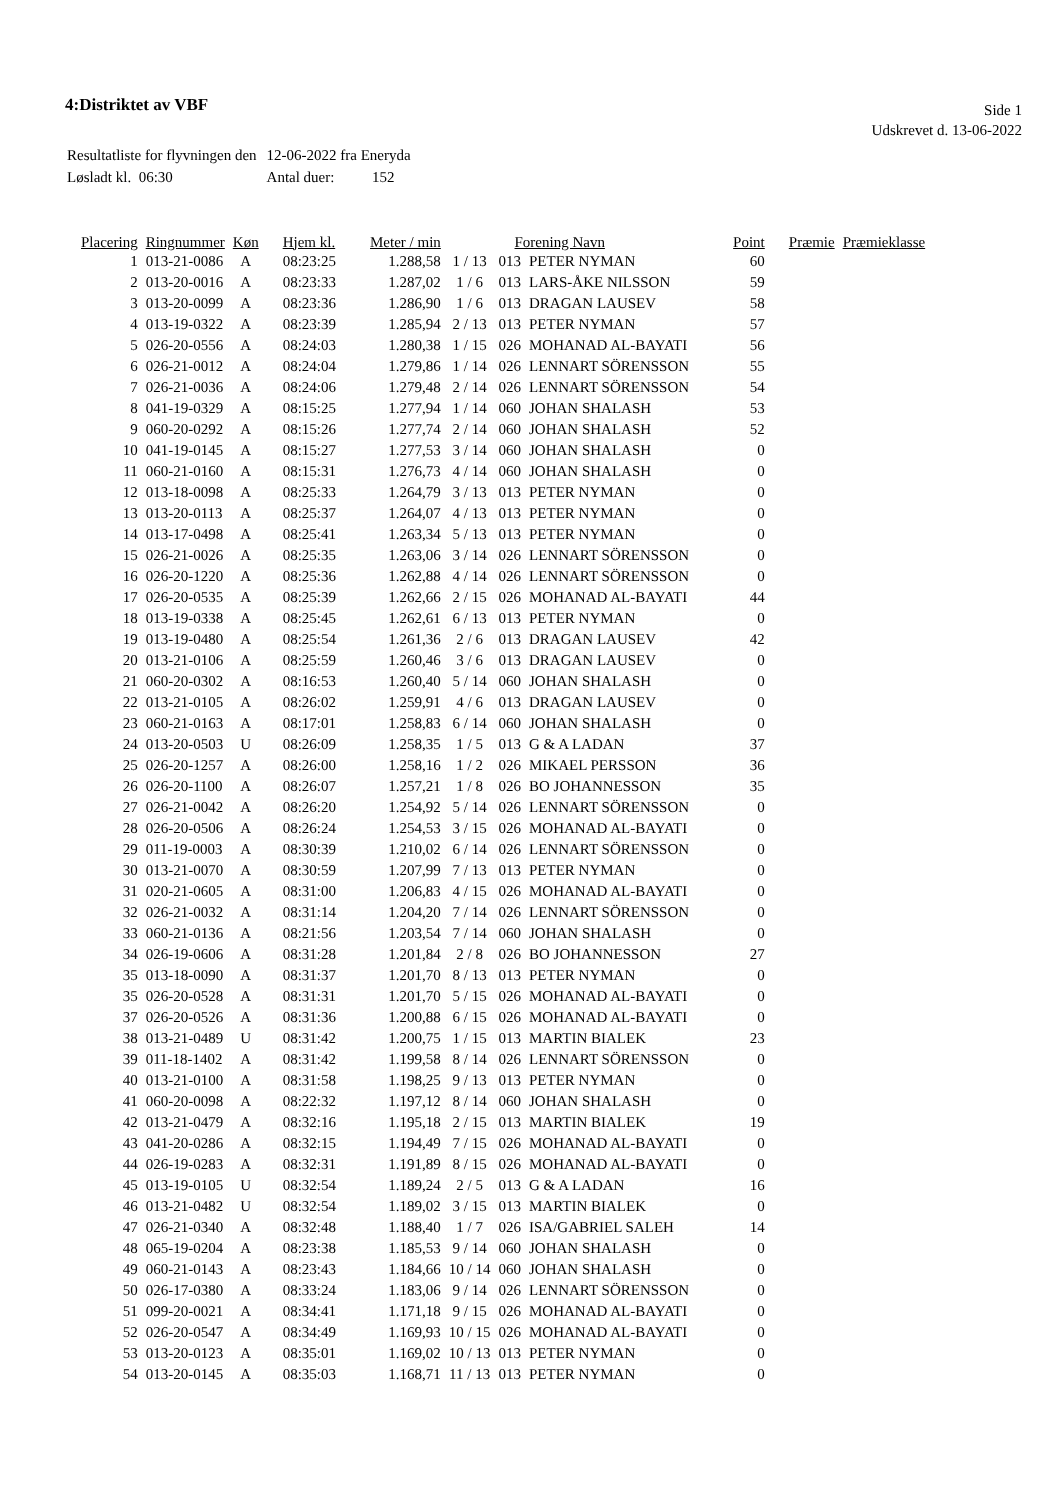4:Distriktet av VBF
Side 1
Udskrevet d. 13-06-2022
| Resultatliste for flyvningen den | 12-06-2022 fra Eneryda |
| Løsladt kl. 06:30 | Antal duer: 152 |
| Placering | Ringnummer | Køn | Hjem kl. | Meter / min | | Forening Navn | | Point | Præmie | Præmieklasse |
| --- | --- | --- | --- | --- | --- | --- | --- | --- | --- | --- |
| 1 | 013-21-0086 | A | 08:23:25 | 1.288,58 | 1 / 13 | 013 | PETER NYMAN | 60 | | |
| 2 | 013-20-0016 | A | 08:23:33 | 1.287,02 | 1 / 6 | 013 | LARS-ÅKE NILSSON | 59 | | |
| 3 | 013-20-0099 | A | 08:23:36 | 1.286,90 | 1 / 6 | 013 | DRAGAN LAUSEV | 58 | | |
| 4 | 013-19-0322 | A | 08:23:39 | 1.285,94 | 2 / 13 | 013 | PETER NYMAN | 57 | | |
| 5 | 026-20-0556 | A | 08:24:03 | 1.280,38 | 1 / 15 | 026 | MOHANAD AL-BAYATI | 56 | | |
| 6 | 026-21-0012 | A | 08:24:04 | 1.279,86 | 1 / 14 | 026 | LENNART SÖRENSSON | 55 | | |
| 7 | 026-21-0036 | A | 08:24:06 | 1.279,48 | 2 / 14 | 026 | LENNART SÖRENSSON | 54 | | |
| 8 | 041-19-0329 | A | 08:15:25 | 1.277,94 | 1 / 14 | 060 | JOHAN SHALASH | 53 | | |
| 9 | 060-20-0292 | A | 08:15:26 | 1.277,74 | 2 / 14 | 060 | JOHAN SHALASH | 52 | | |
| 10 | 041-19-0145 | A | 08:15:27 | 1.277,53 | 3 / 14 | 060 | JOHAN SHALASH | 0 | | |
| 11 | 060-21-0160 | A | 08:15:31 | 1.276,73 | 4 / 14 | 060 | JOHAN SHALASH | 0 | | |
| 12 | 013-18-0098 | A | 08:25:33 | 1.264,79 | 3 / 13 | 013 | PETER NYMAN | 0 | | |
| 13 | 013-20-0113 | A | 08:25:37 | 1.264,07 | 4 / 13 | 013 | PETER NYMAN | 0 | | |
| 14 | 013-17-0498 | A | 08:25:41 | 1.263,34 | 5 / 13 | 013 | PETER NYMAN | 0 | | |
| 15 | 026-21-0026 | A | 08:25:35 | 1.263,06 | 3 / 14 | 026 | LENNART SÖRENSSON | 0 | | |
| 16 | 026-20-1220 | A | 08:25:36 | 1.262,88 | 4 / 14 | 026 | LENNART SÖRENSSON | 0 | | |
| 17 | 026-20-0535 | A | 08:25:39 | 1.262,66 | 2 / 15 | 026 | MOHANAD AL-BAYATI | 44 | | |
| 18 | 013-19-0338 | A | 08:25:45 | 1.262,61 | 6 / 13 | 013 | PETER NYMAN | 0 | | |
| 19 | 013-19-0480 | A | 08:25:54 | 1.261,36 | 2 / 6 | 013 | DRAGAN LAUSEV | 42 | | |
| 20 | 013-21-0106 | A | 08:25:59 | 1.260,46 | 3 / 6 | 013 | DRAGAN LAUSEV | 0 | | |
| 21 | 060-20-0302 | A | 08:16:53 | 1.260,40 | 5 / 14 | 060 | JOHAN SHALASH | 0 | | |
| 22 | 013-21-0105 | A | 08:26:02 | 1.259,91 | 4 / 6 | 013 | DRAGAN LAUSEV | 0 | | |
| 23 | 060-21-0163 | A | 08:17:01 | 1.258,83 | 6 / 14 | 060 | JOHAN SHALASH | 0 | | |
| 24 | 013-20-0503 | U | 08:26:09 | 1.258,35 | 1 / 5 | 013 | G & A LADAN | 37 | | |
| 25 | 026-20-1257 | A | 08:26:00 | 1.258,16 | 1 / 2 | 026 | MIKAEL PERSSON | 36 | | |
| 26 | 026-20-1100 | A | 08:26:07 | 1.257,21 | 1 / 8 | 026 | BO JOHANNESSON | 35 | | |
| 27 | 026-21-0042 | A | 08:26:20 | 1.254,92 | 5 / 14 | 026 | LENNART SÖRENSSON | 0 | | |
| 28 | 026-20-0506 | A | 08:26:24 | 1.254,53 | 3 / 15 | 026 | MOHANAD AL-BAYATI | 0 | | |
| 29 | 011-19-0003 | A | 08:30:39 | 1.210,02 | 6 / 14 | 026 | LENNART SÖRENSSON | 0 | | |
| 30 | 013-21-0070 | A | 08:30:59 | 1.207,99 | 7 / 13 | 013 | PETER NYMAN | 0 | | |
| 31 | 020-21-0605 | A | 08:31:00 | 1.206,83 | 4 / 15 | 026 | MOHANAD AL-BAYATI | 0 | | |
| 32 | 026-21-0032 | A | 08:31:14 | 1.204,20 | 7 / 14 | 026 | LENNART SÖRENSSON | 0 | | |
| 33 | 060-21-0136 | A | 08:21:56 | 1.203,54 | 7 / 14 | 060 | JOHAN SHALASH | 0 | | |
| 34 | 026-19-0606 | A | 08:31:28 | 1.201,84 | 2 / 8 | 026 | BO JOHANNESSON | 27 | | |
| 35 | 013-18-0090 | A | 08:31:37 | 1.201,70 | 8 / 13 | 013 | PETER NYMAN | 0 | | |
| 35 | 026-20-0528 | A | 08:31:31 | 1.201,70 | 5 / 15 | 026 | MOHANAD AL-BAYATI | 0 | | |
| 37 | 026-20-0526 | A | 08:31:36 | 1.200,88 | 6 / 15 | 026 | MOHANAD AL-BAYATI | 0 | | |
| 38 | 013-21-0489 | U | 08:31:42 | 1.200,75 | 1 / 15 | 013 | MARTIN BIALEK | 23 | | |
| 39 | 011-18-1402 | A | 08:31:42 | 1.199,58 | 8 / 14 | 026 | LENNART SÖRENSSON | 0 | | |
| 40 | 013-21-0100 | A | 08:31:58 | 1.198,25 | 9 / 13 | 013 | PETER NYMAN | 0 | | |
| 41 | 060-20-0098 | A | 08:22:32 | 1.197,12 | 8 / 14 | 060 | JOHAN SHALASH | 0 | | |
| 42 | 013-21-0479 | A | 08:32:16 | 1.195,18 | 2 / 15 | 013 | MARTIN BIALEK | 19 | | |
| 43 | 041-20-0286 | A | 08:32:15 | 1.194,49 | 7 / 15 | 026 | MOHANAD AL-BAYATI | 0 | | |
| 44 | 026-19-0283 | A | 08:32:31 | 1.191,89 | 8 / 15 | 026 | MOHANAD AL-BAYATI | 0 | | |
| 45 | 013-19-0105 | U | 08:32:54 | 1.189,24 | 2 / 5 | 013 | G & A LADAN | 16 | | |
| 46 | 013-21-0482 | U | 08:32:54 | 1.189,02 | 3 / 15 | 013 | MARTIN BIALEK | 0 | | |
| 47 | 026-21-0340 | A | 08:32:48 | 1.188,40 | 1 / 7 | 026 | ISA/GABRIEL SALEH | 14 | | |
| 48 | 065-19-0204 | A | 08:23:38 | 1.185,53 | 9 / 14 | 060 | JOHAN SHALASH | 0 | | |
| 49 | 060-21-0143 | A | 08:23:43 | 1.184,66 | 10 / 14 | 060 | JOHAN SHALASH | 0 | | |
| 50 | 026-17-0380 | A | 08:33:24 | 1.183,06 | 9 / 14 | 026 | LENNART SÖRENSSON | 0 | | |
| 51 | 099-20-0021 | A | 08:34:41 | 1.171,18 | 9 / 15 | 026 | MOHANAD AL-BAYATI | 0 | | |
| 52 | 026-20-0547 | A | 08:34:49 | 1.169,93 | 10 / 15 | 026 | MOHANAD AL-BAYATI | 0 | | |
| 53 | 013-20-0123 | A | 08:35:01 | 1.169,02 | 10 / 13 | 013 | PETER NYMAN | 0 | | |
| 54 | 013-20-0145 | A | 08:35:03 | 1.168,71 | 11 / 13 | 013 | PETER NYMAN | 0 | | |